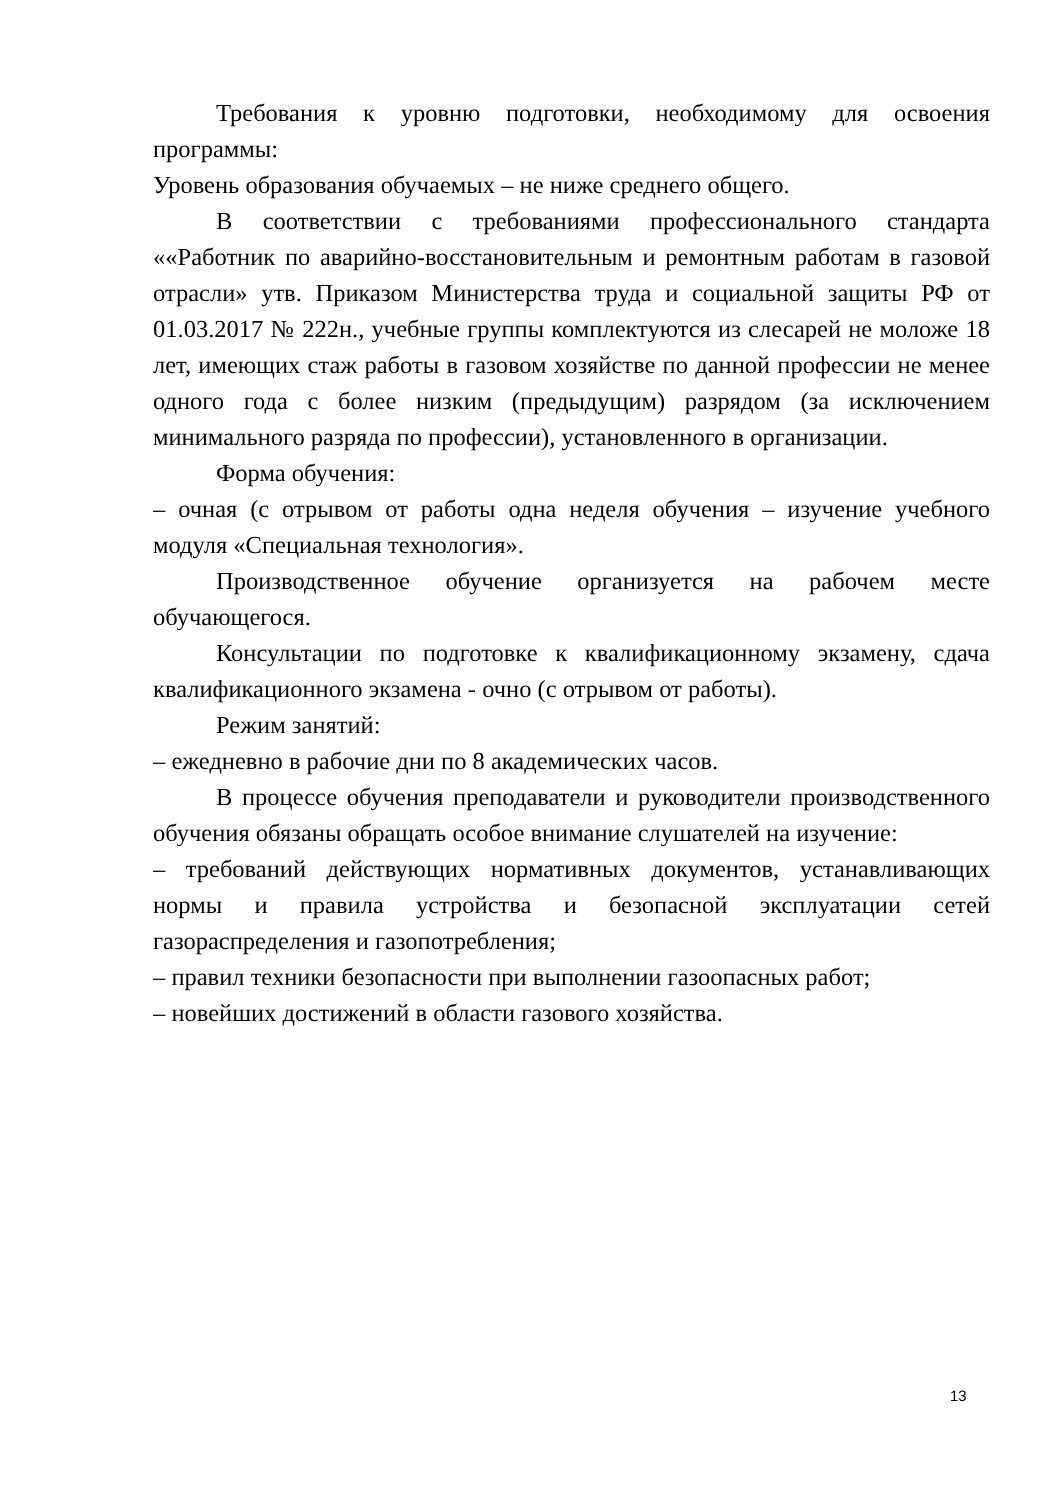Требования к уровню подготовки, необходимому для освоения программы:
Уровень образования обучаемых – не ниже среднего общего.
В соответствии с требованиями профессионального стандарта ««Работник по аварийно-восстановительным и ремонтным работам в газовой отрасли» утв. Приказом Министерства труда и социальной защиты РФ от 01.03.2017 № 222н., учебные группы комплектуются из слесарей не моложе 18 лет, имеющих стаж работы в газовом хозяйстве по данной профессии не менее одного года с более низким (предыдущим) разрядом (за исключением минимального разряда по профессии), установленного в организации.
Форма обучения:
– очная (с отрывом от работы одна неделя обучения – изучение учебного модуля «Специальная технология».
Производственное обучение организуется на рабочем месте обучающегося.
Консультации по подготовке к квалификационному экзамену, сдача квалификационного экзамена - очно (с отрывом от работы).
Режим занятий:
– ежедневно в рабочие дни по 8 академических часов.
В процессе обучения преподаватели и руководители производственного обучения обязаны обращать особое внимание слушателей на изучение:
– требований действующих нормативных документов, устанавливающих нормы и правила устройства и безопасной эксплуатации сетей газораспределения и газопотребления;
– правил техники безопасности при выполнении газоопасных работ;
– новейших достижений в области газового хозяйства.
13